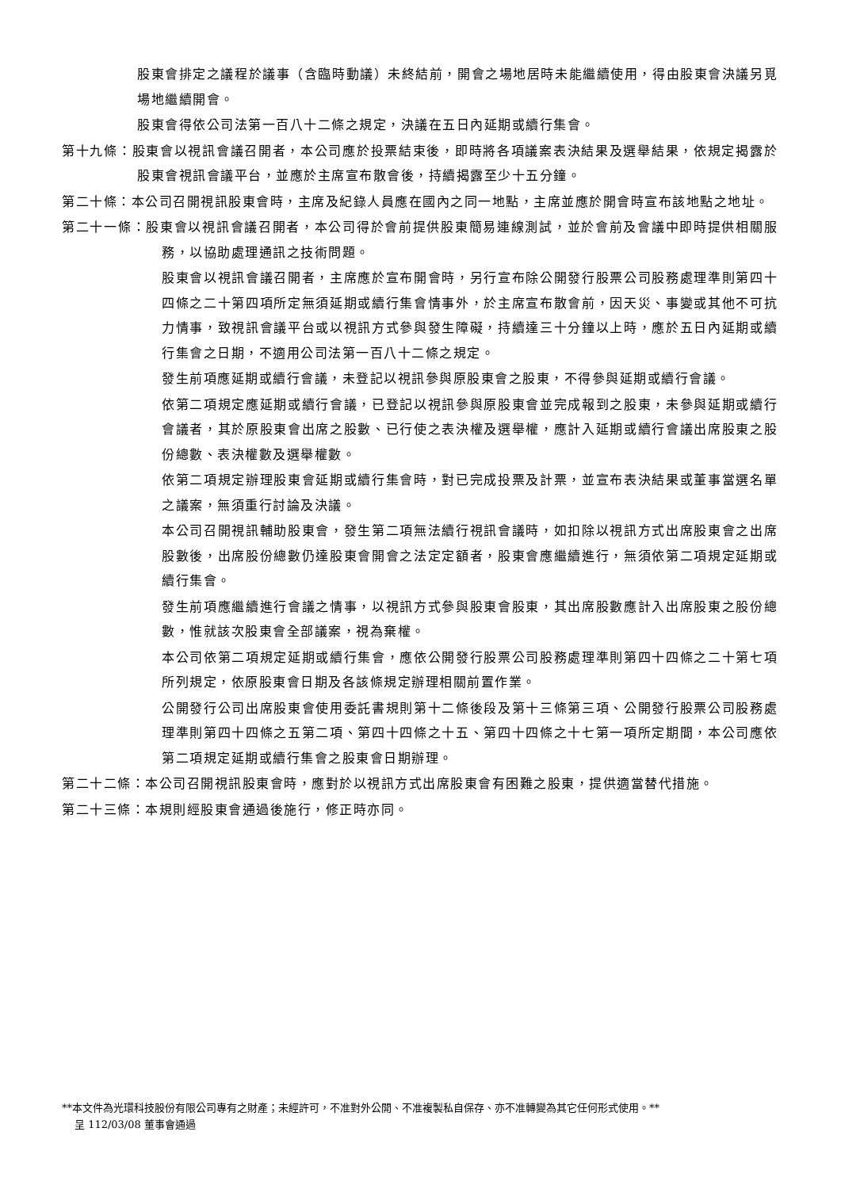股東會排定之議程於議事（含臨時動議）未終結前，開會之場地居時未能繼續使用，得由股東會決議另覓場地繼續開會。
股東會得依公司法第一百八十二條之規定，決議在五日內延期或續行集會。
第十九條：股東會以視訊會議召開者，本公司應於投票結束後，即時將各項議案表決結果及選舉結果，依規定揭露於股東會視訊會議平台，並應於主席宣布散會後，持續揭露至少十五分鐘。
第二十條：本公司召開視訊股東會時，主席及紀錄人員應在國內之同一地點，主席並應於開會時宣布該地點之地址。
第二十一條：股東會以視訊會議召開者，本公司得於會前提供股東簡易連線測試，並於會前及會議中即時提供相關服務，以協助處理通訊之技術問題。
股東會以視訊會議召開者，主席應於宣布開會時，另行宣布除公開發行股票公司股務處理準則第四十四條之二十第四項所定無須延期或續行集會情事外，於主席宣布散會前，因天災、事變或其他不可抗力情事，致視訊會議平台或以視訊方式參與發生障礙，持續達三十分鐘以上時，應於五日內延期或續行集會之日期，不適用公司法第一百八十二條之規定。
發生前項應延期或續行會議，未登記以視訊參與原股東會之股東，不得參與延期或續行會議。
依第二項規定應延期或續行會議，已登記以視訊參與原股東會並完成報到之股東，未參與延期或續行會議者，其於原股東會出席之股數、已行使之表決權及選舉權，應計入延期或續行會議出席股東之股份總數、表決權數及選舉權數。
依第二項規定辦理股東會延期或續行集會時，對已完成投票及計票，並宣布表決結果或董事當選名單之議案，無須重行討論及決議。
本公司召開視訊輔助股東會，發生第二項無法續行視訊會議時，如扣除以視訊方式出席股東會之出席股數後，出席股份總數仍達股東會開會之法定定額者，股東會應繼續進行，無須依第二項規定延期或續行集會。
發生前項應繼續進行會議之情事，以視訊方式參與股東會股東，其出席股數應計入出席股東之股份總數，惟就該次股東會全部議案，視為棄權。
本公司依第二項規定延期或續行集會，應依公開發行股票公司股務處理準則第四十四條之二十第七項所列規定，依原股東會日期及各該條規定辦理相關前置作業。
公開發行公司出席股東會使用委託書規則第十二條後段及第十三條第三項、公開發行股票公司股務處理準則第四十四條之五第二項、第四十四條之十五、第四十四條之十七第一項所定期間，本公司應依第二項規定延期或續行集會之股東會日期辦理。
第二十二條：本公司召開視訊股東會時，應對於以視訊方式出席股東會有困難之股東，提供適當替代措施。
第二十三條：本規則經股東會通過後施行，修正時亦同。
**本文件為光環科技股份有限公司專有之財產；未經許可，不准對外公開、不准複製私自保存、亦不准轉變為其它任何形式使用。**
呈 112/03/08 董事會通過